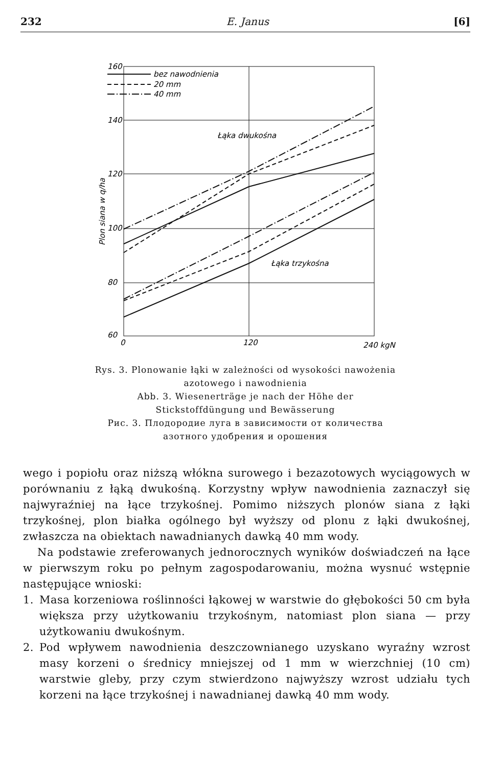232 E. Janus [6]
bez nawodnienia
20 mm
40 mm
Łąka dwukośna
Łąka trzykośna
160
140
120
100
80
60
0
120
240 kgN
Plon siana w q/ha
Rys. 3. Plonowanie łąki w zależności od wysokości nawożenia azotowego i nawodnienia
Abb. 3. Wiesenerträge je nach der Höhe der Stickstoffdüngung und Bewässerung
Рис. 3. Плодородие луга в зависимости от количества азотного удобрения и орошения
wego i popiołu oraz niższą włókna surowego i bezazotowych wyciągowych w porównaniu z łąką dwukośną. Korzystny wpływ nawodnienia zaznaczył się najwyraźniej na łące trzykośnej. Pomimo niższych plonów siana z łąki trzykośnej, plon białka ogólnego był wyższy od plonu z łąki dwukośnej, zwłaszcza na obiektach nawadnianych dawką 40 mm wody.
Na podstawie zreferowanych jednorocznych wyników doświadczeń na łące w pierwszym roku po pełnym zagospodarowaniu, można wysnuć wstępnie następujące wnioski:
1. Masa korzeniowa roślinności łąkowej w warstwie do głębokości 50 cm była większa przy użytkowaniu trzykośnym, natomiast plon siana — przy użytkowaniu dwukośnym.
2. Pod wpływem nawodnienia deszczownianego uzyskano wyraźny wzrost masy korzeni o średnicy mniejszej od 1 mm w wierzchniej (10 cm) warstwie gleby, przy czym stwierdzono najwyższy wzrost udziału tych korzeni na łące trzykośnej i nawadnianej dawką 40 mm wody.